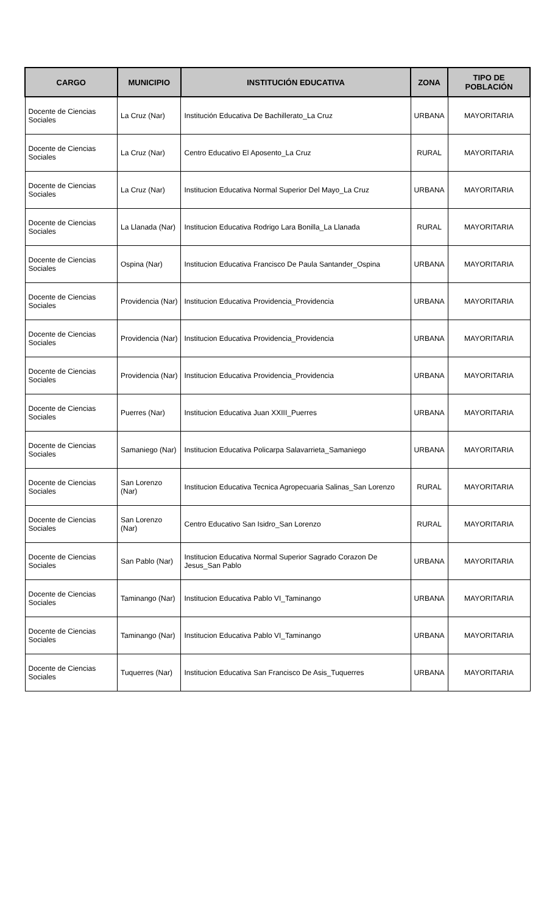| CARGO | MUNICIPIO | INSTITUCIÓN EDUCATIVA | ZONA | TIPO DE POBLACIÓN |
| --- | --- | --- | --- | --- |
| Docente de Ciencias Sociales | La Cruz (Nar) | Institución Educativa De Bachillerato_La Cruz | URBANA | MAYORITARIA |
| Docente de Ciencias Sociales | La Cruz (Nar) | Centro Educativo El Aposento_La Cruz | RURAL | MAYORITARIA |
| Docente de Ciencias Sociales | La Cruz (Nar) | Institucion Educativa Normal Superior Del Mayo_La Cruz | URBANA | MAYORITARIA |
| Docente de Ciencias Sociales | La Llanada (Nar) | Institucion Educativa Rodrigo Lara Bonilla_La Llanada | RURAL | MAYORITARIA |
| Docente de Ciencias Sociales | Ospina (Nar) | Institucion Educativa Francisco De Paula Santander_Ospina | URBANA | MAYORITARIA |
| Docente de Ciencias Sociales | Providencia (Nar) | Institucion Educativa Providencia_Providencia | URBANA | MAYORITARIA |
| Docente de Ciencias Sociales | Providencia (Nar) | Institucion Educativa Providencia_Providencia | URBANA | MAYORITARIA |
| Docente de Ciencias Sociales | Providencia (Nar) | Institucion Educativa Providencia_Providencia | URBANA | MAYORITARIA |
| Docente de Ciencias Sociales | Puerres (Nar) | Institucion Educativa Juan XXIII_Puerres | URBANA | MAYORITARIA |
| Docente de Ciencias Sociales | Samaniego (Nar) | Institucion Educativa Policarpa Salavarrieta_Samaniego | URBANA | MAYORITARIA |
| Docente de Ciencias Sociales | San Lorenzo (Nar) | Institucion Educativa Tecnica Agropecuaria Salinas_San Lorenzo | RURAL | MAYORITARIA |
| Docente de Ciencias Sociales | San Lorenzo (Nar) | Centro Educativo San Isidro_San Lorenzo | RURAL | MAYORITARIA |
| Docente de Ciencias Sociales | San Pablo (Nar) | Institucion Educativa Normal Superior Sagrado Corazon De Jesus_San Pablo | URBANA | MAYORITARIA |
| Docente de Ciencias Sociales | Taminango (Nar) | Institucion Educativa Pablo VI_Taminango | URBANA | MAYORITARIA |
| Docente de Ciencias Sociales | Taminango (Nar) | Institucion Educativa Pablo VI_Taminango | URBANA | MAYORITARIA |
| Docente de Ciencias Sociales | Tuquerres (Nar) | Institucion Educativa San Francisco De Asis_Tuquerres | URBANA | MAYORITARIA |